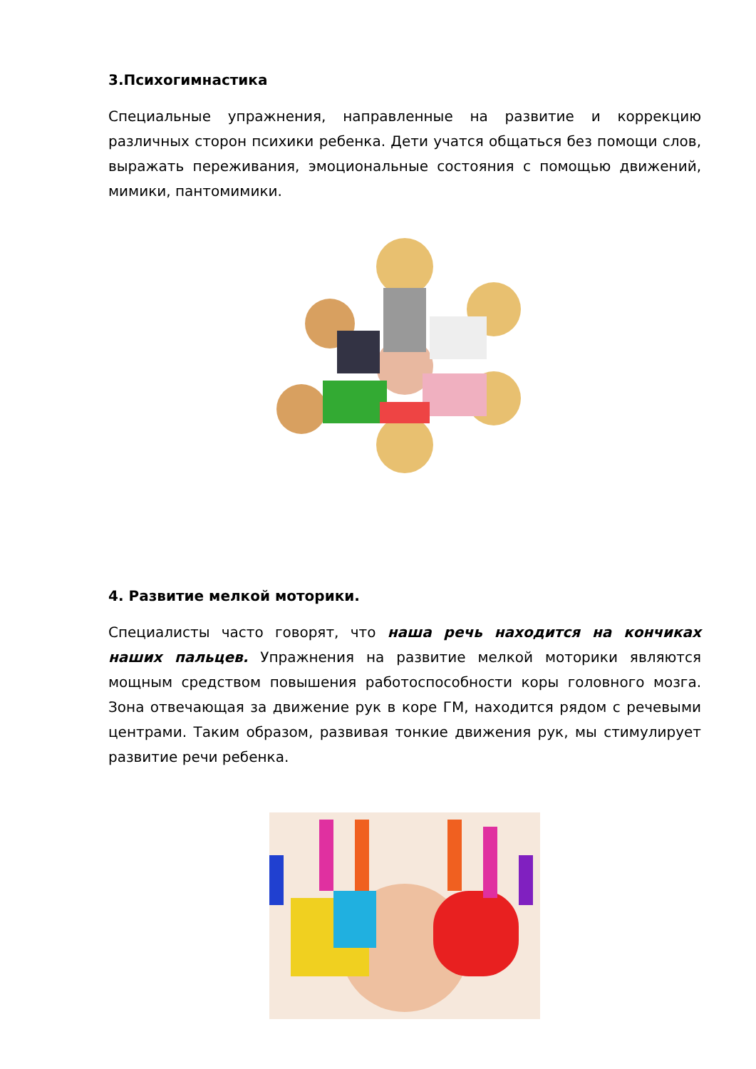3.Психогимнастика
Специальные упражнения, направленные на развитие и коррекцию различных сторон психики ребенка. Дети учатся общаться без помощи слов, выражать переживания, эмоциональные состояния с помощью движений, мимики, пантомимики.
4. Развитие мелкой моторики.
Специалисты часто говорят, что наша речь находится на кончиках наших пальцев. Упражнения на развитие мелкой моторики являются мощным средством повышения работоспособности коры головного мозга. Зона отвечающая за движение рук в коре ГМ, находится рядом с речевыми центрами. Таким образом, развивая тонкие движения рук, мы стимулирует развитие речи ребенка.